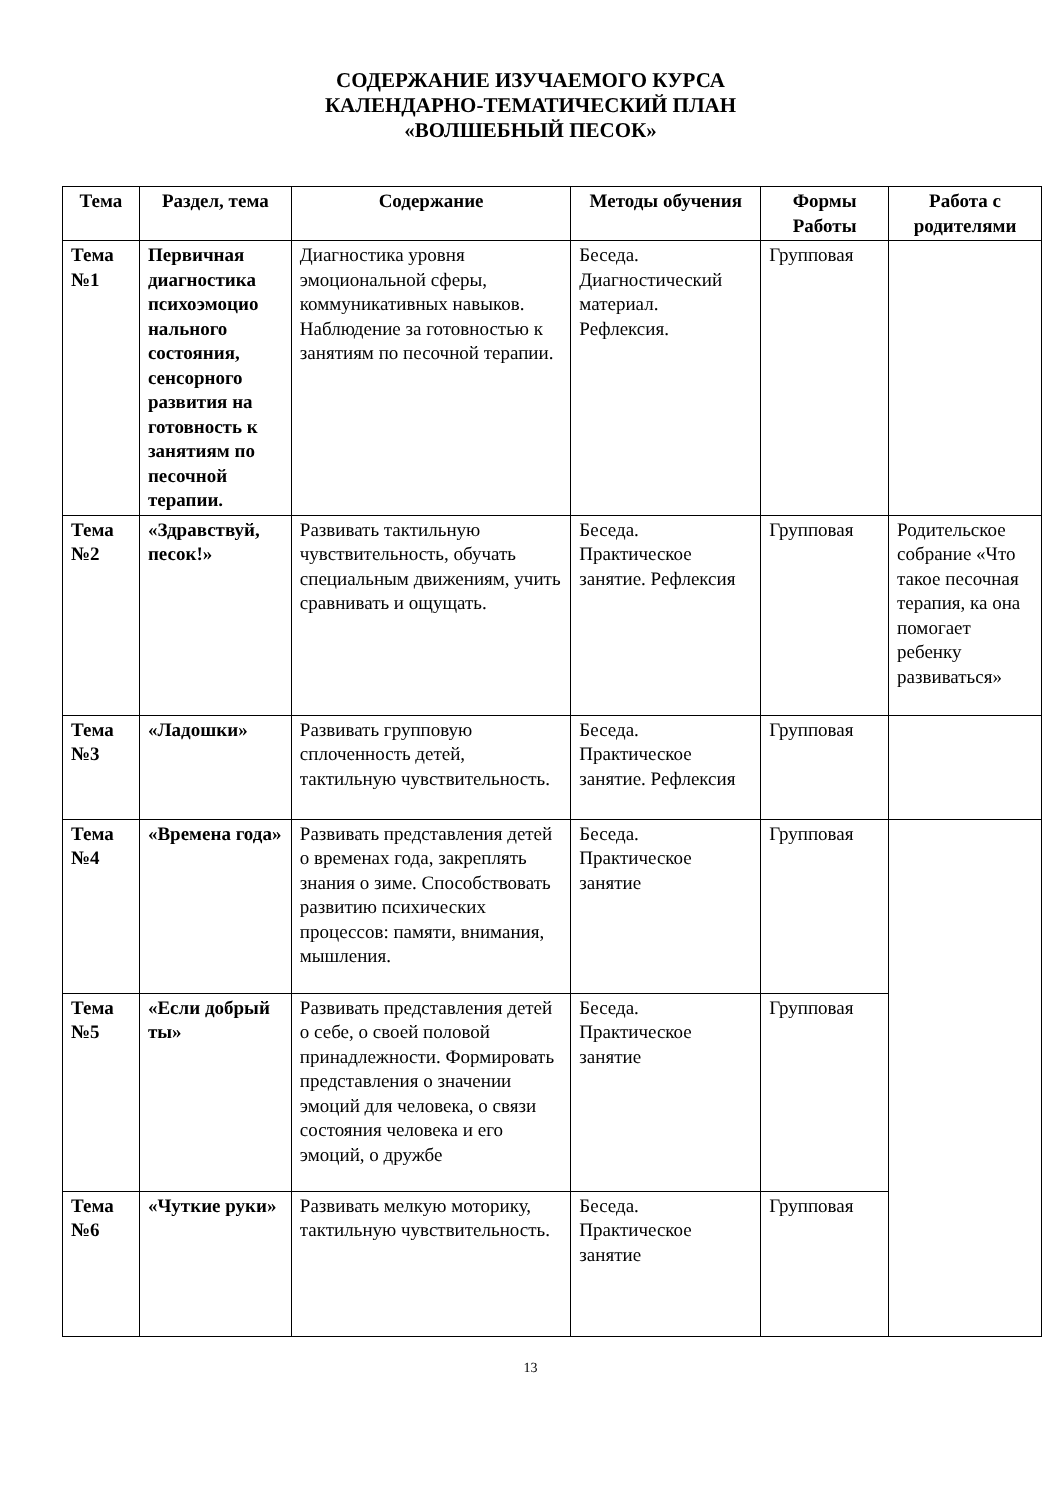СОДЕРЖАНИЕ ИЗУЧАЕМОГО КУРСА
КАЛЕНДАРНО-ТЕМАТИЧЕСКИЙ ПЛАН
«ВОЛШЕБНЫЙ ПЕСОК»
| Тема | Раздел, тема | Содержание | Методы обучения | Формы Работы | Работа с родителями |
| --- | --- | --- | --- | --- | --- |
| Тема №1 | Первичная диагностика психоэмоцио нального состояния, сенсорного развития на готовность к занятиям по песочной терапии. | Диагностика уровня эмоциональной сферы, коммуникативных навыков. Наблюдение за готовностью к занятиям по песочной терапии. | Беседа. Диагностический материал. Рефлексия. | Групповая | |
| Тема №2 | «Здравствуй, песок!» | Развивать тактильную чувствительность, обучать специальным движениям, учить сравнивать и ощущать. | Беседа. Практическое занятие. Рефлексия | Групповая | Родительское собрание «Что такое песочная терапия, ка она помогает ребенку развиваться» |
| Тема №3 | «Ладошки» | Развивать групповую сплоченность детей, тактильную чувствительность. | Беседа. Практическое занятие. Рефлексия | Групповая | |
| Тема №4 | «Времена года» | Развивать представления детей о временах года, закреплять знания о зиме. Способствовать развитию психических процессов: памяти, внимания, мышления. | Беседа. Практическое занятие | Групповая | |
| Тема №5 | «Если добрый ты» | Развивать представления детей о себе, о своей половой принадлежности. Формировать представления о значении эмоций для человека, о связи состояния человека и его эмоций, о дружбе | Беседа. Практическое занятие | Групповая | |
| Тема №6 | «Чуткие руки» | Развивать мелкую моторику, тактильную чувствительность. | Беседа. Практическое занятие | Групповая | |
13